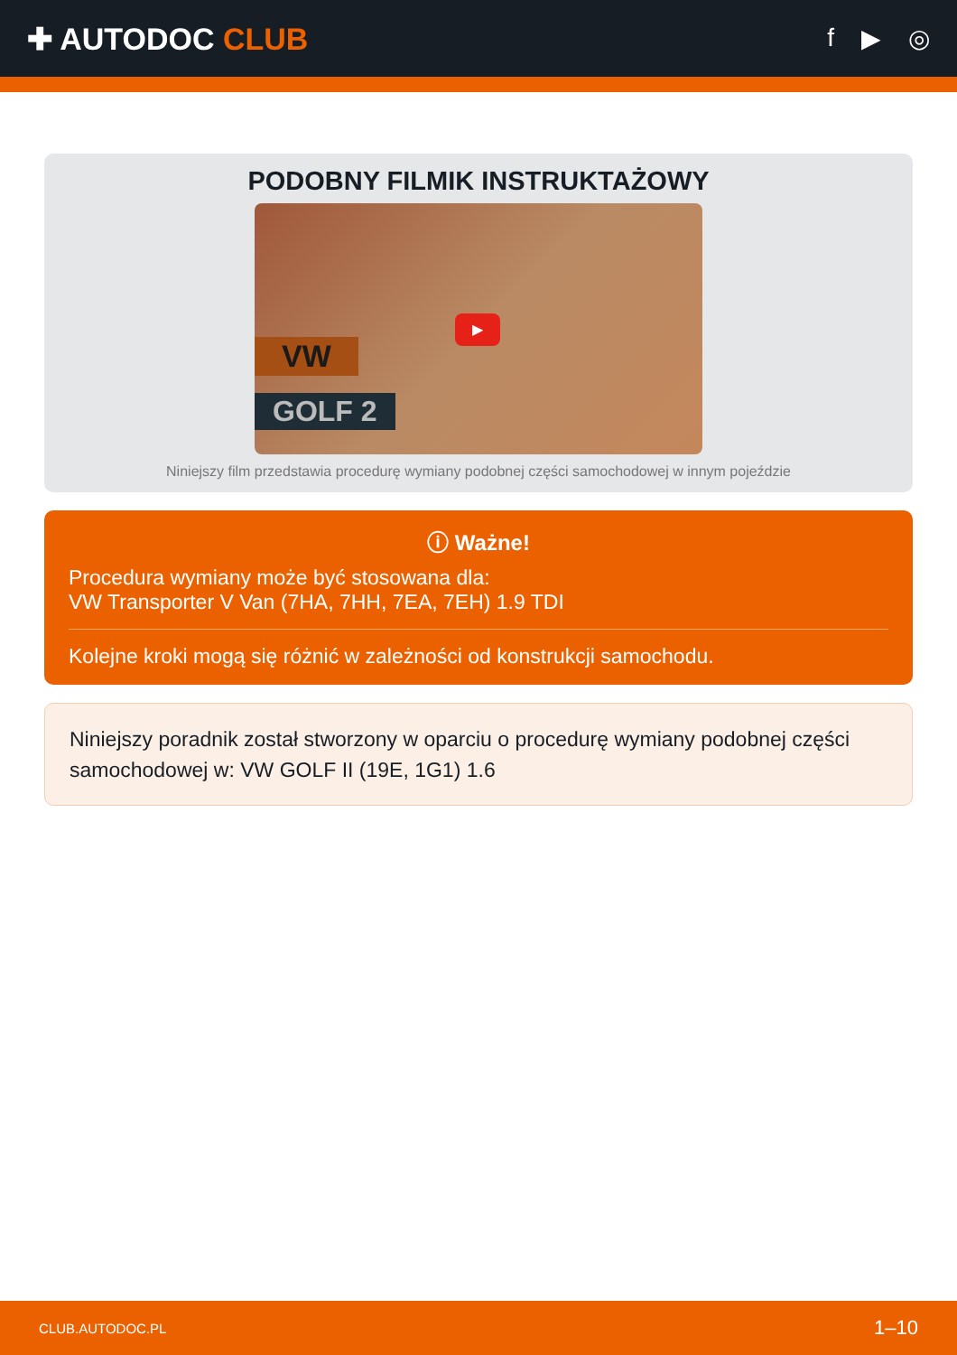✚ AUTODOC CLUB
f ▶ ◎
PODOBNY FILMIK INSTRUKTAŻOWY
VW
GOLF 2
▶
Niniejszy film przedstawia procedurę wymiany podobnej części samochodowej w innym pojeździe
ⓘ Ważne!
Procedura wymiany może być stosowana dla:
VW Transporter V Van (7HA, 7HH, 7EA, 7EH) 1.9 TDI
Kolejne kroki mogą się różnić w zależności od konstrukcji samochodu.
Niniejszy poradnik został stworzony w oparciu o procedurę wymiany podobnej części samochodowej w: VW GOLF II (19E, 1G1) 1.6
CLUB.AUTODOC.PL 1–10